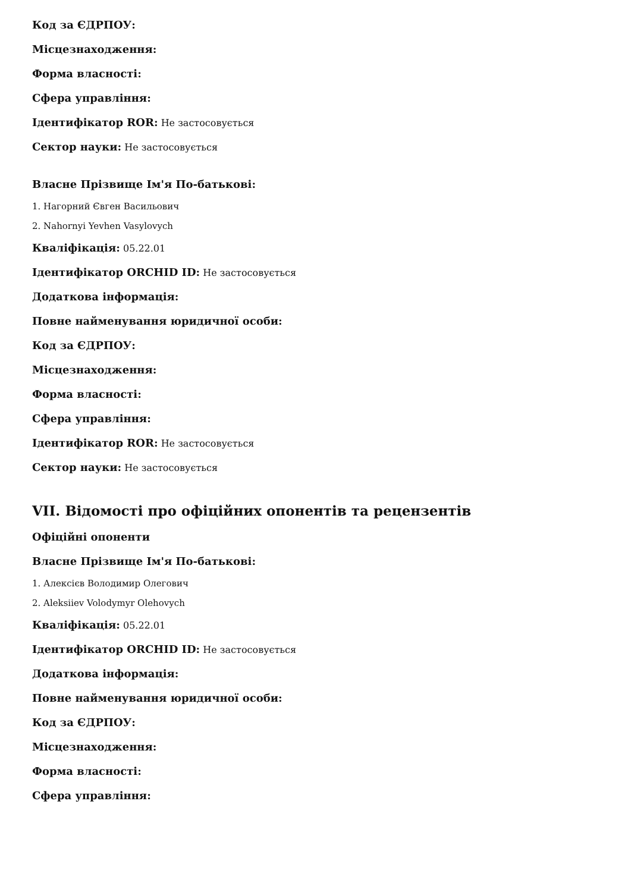Код за ЄДРПОУ:
Місцезнаходження:
Форма власності:
Сфера управління:
Ідентифікатор ROR: Не застосовується
Сектор науки: Не застосовується
Власне Прізвище Ім'я По-батькові:
1. Нагорний Євген Васильович
2. Nahornyi Yevhen Vasylovych
Кваліфікація: 05.22.01
Ідентифікатор ORCHID ID: Не застосовується
Додаткова інформація:
Повне найменування юридичної особи:
Код за ЄДРПОУ:
Місцезнаходження:
Форма власності:
Сфера управління:
Ідентифікатор ROR: Не застосовується
Сектор науки: Не застосовується
VII. Відомості про офіційних опонентів та рецензентів
Офіційні опоненти
Власне Прізвище Ім'я По-батькові:
1. Алексієв Володимир Олегович
2. Aleksiiev Volodymyr Olehovych
Кваліфікація: 05.22.01
Ідентифікатор ORCHID ID: Не застосовується
Додаткова інформація:
Повне найменування юридичної особи:
Код за ЄДРПОУ:
Місцезнаходження:
Форма власності:
Сфера управління: